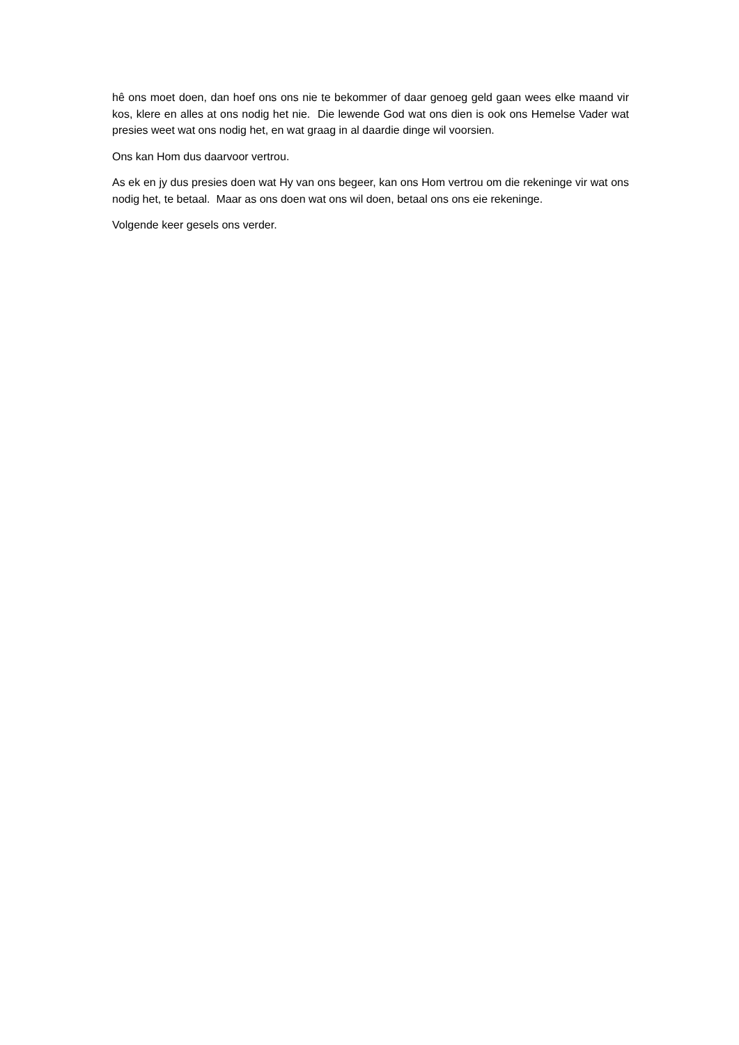hê ons moet doen, dan hoef ons ons nie te bekommer of daar genoeg geld gaan wees elke maand vir kos, klere en alles at ons nodig het nie. Die lewende God wat ons dien is ook ons Hemelse Vader wat presies weet wat ons nodig het, en wat graag in al daardie dinge wil voorsien.
Ons kan Hom dus daarvoor vertrou.
As ek en jy dus presies doen wat Hy van ons begeer, kan ons Hom vertrou om die rekeninge vir wat ons nodig het, te betaal. Maar as ons doen wat ons wil doen, betaal ons ons eie rekeninge.
Volgende keer gesels ons verder.